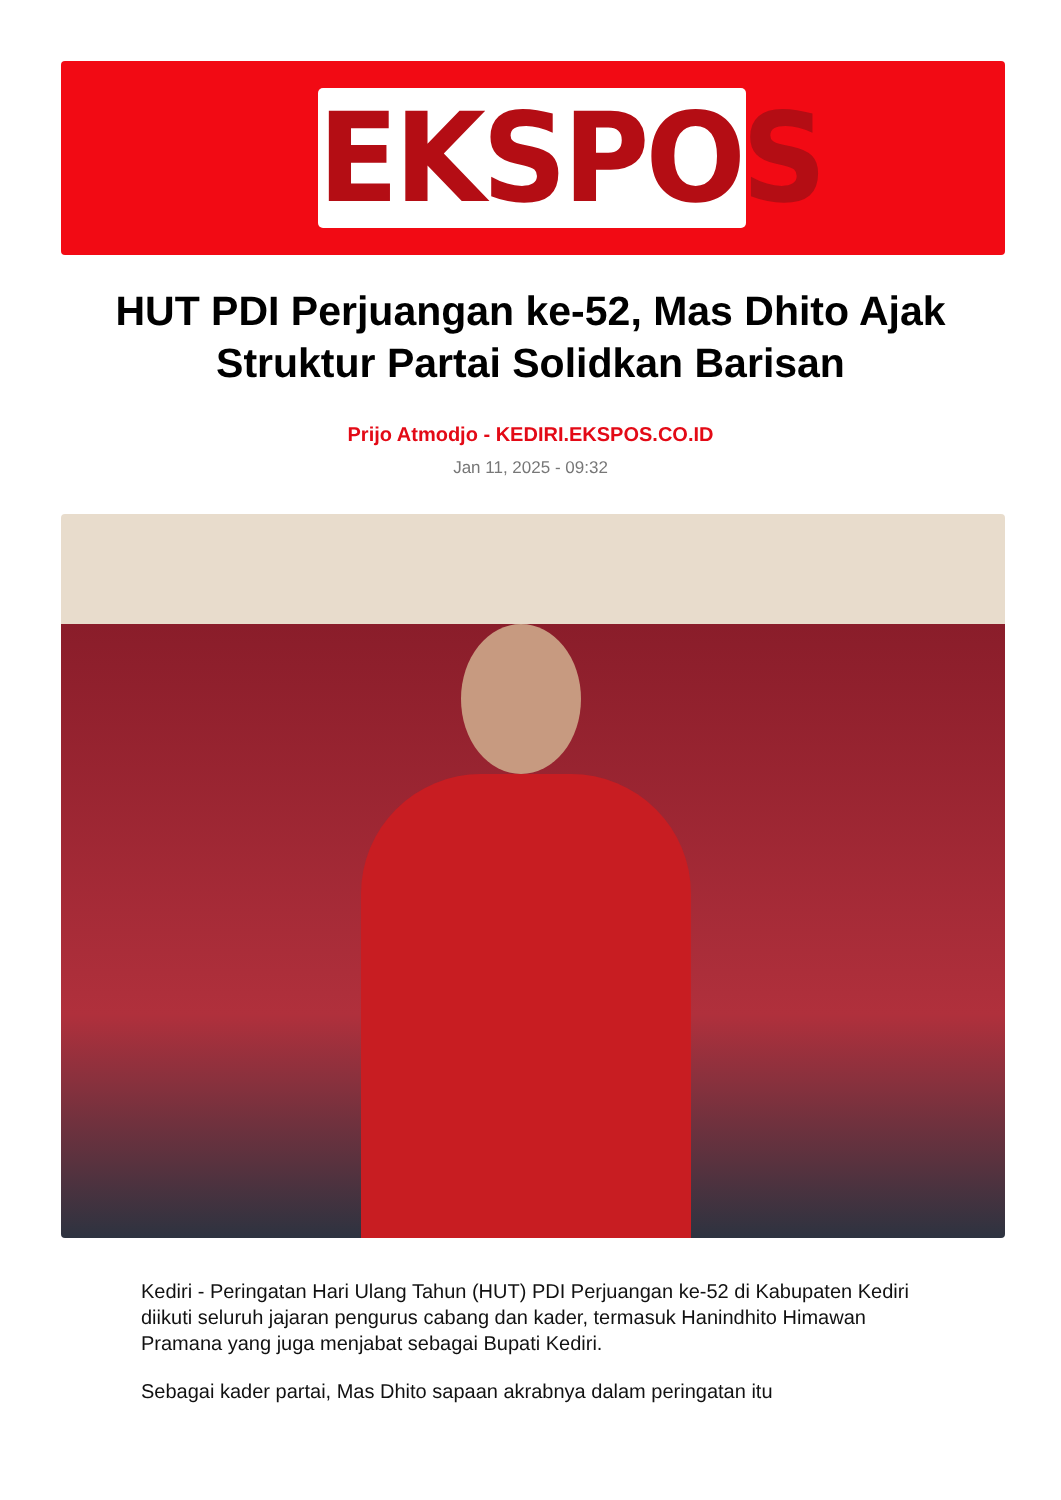EKSPOS
HUT PDI Perjuangan ke-52, Mas Dhito Ajak Struktur Partai Solidkan Barisan
Prijo Atmodjo - KEDIRI.EKSPOS.CO.ID
Jan 11, 2025 - 09:32
Kediri - Peringatan Hari Ulang Tahun (HUT) PDI Perjuangan ke-52 di Kabupaten Kediri diikuti seluruh jajaran pengurus cabang dan kader, termasuk Hanindhito Himawan Pramana yang juga menjabat sebagai Bupati Kediri.
Sebagai kader partai, Mas Dhito sapaan akrabnya dalam peringatan itu